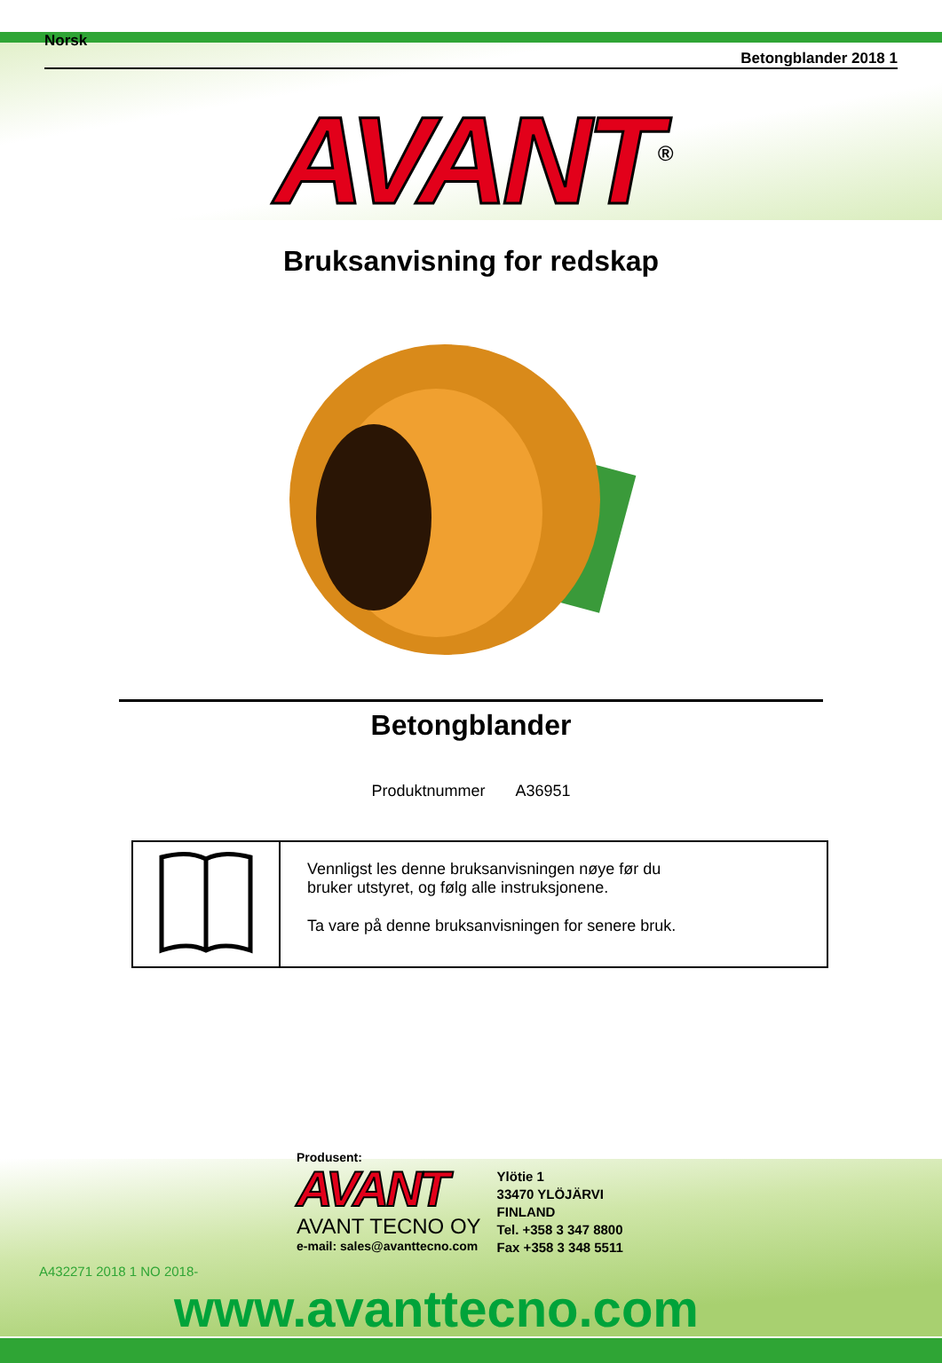Norsk Betongblander 2018 1
AVANT<sup>®</sup>
Bruksanvisning for redskap
Betongblander
Produktnummer A36951
Vennligst les denne bruksanvisningen nøye før du
bruker utstyret, og følg alle instruksjonene.
Ta vare på denne bruksanvisningen for senere bruk.
Produsent:
AVANT
AVANT TECNO OY
e-mail: sales@avanttecno.com
Ylötie 1
33470 YLÖJÄRVI
FINLAND
Tel. +358 3 347 8800
Fax +358 3 348 5511
A432271 2018 1 NO 2018-
www.avanttecno.com